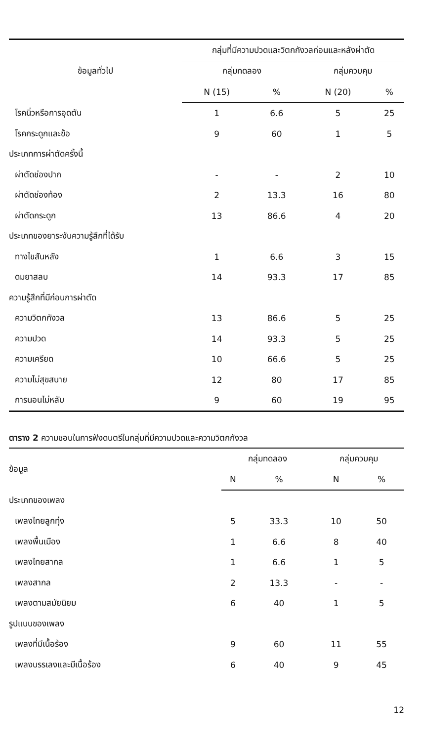| ข้อมูลทั่วไป | กลุ่มที่มีความปวดและวิตกกังวลก่อนและหลังผ่าตัด | | | |
| --- | --- | --- | --- | --- |
| | กลุ่มทดลอง | | กลุ่มควบคุม | |
| | N (15) | % | N (20) | % |
| โรคนิ่วหรือการอุดตัน | 1 | 6.6 | 5 | 25 |
| โรคกระดูกและข้อ | 9 | 60 | 1 | 5 |
| ประเภทการผ่าตัดครั้งนี้ | | | | |
| ผ่าตัดช่องปาก | - | - | 2 | 10 |
| ผ่าตัดช่องท้อง | 2 | 13.3 | 16 | 80 |
| ผ่าตัดกระดูก | 13 | 86.6 | 4 | 20 |
| ประเภทของยาระงับความรู้สึกที่ได้รับ | | | | |
| ทางไขสันหลัง | 1 | 6.6 | 3 | 15 |
| ดมยาสลบ | 14 | 93.3 | 17 | 85 |
| ความรู้สึกที่มีก่อนการผ่าตัด | | | | |
| ความวิตกกังวล | 13 | 86.6 | 5 | 25 |
| ความปวด | 14 | 93.3 | 5 | 25 |
| ความเครียด | 10 | 66.6 | 5 | 25 |
| ความไม่สุขสบาย | 12 | 80 | 17 | 85 |
| การนอนไม่หลับ | 9 | 60 | 19 | 95 |
ตาราง 2 ความชอบในการฟังดนตรีในกลุ่มที่มีความปวดและความวิตกกังวล
| ข้อมูล | กลุ่มทดลอง | | กลุ่มควบคุม | |
| --- | --- | --- | --- | --- |
| | N | % | N | % |
| ประเภทของเพลง | | | | |
| เพลงไทยลูกทุ่ง | 5 | 33.3 | 10 | 50 |
| เพลงพื้นเมือง | 1 | 6.6 | 8 | 40 |
| เพลงไทยสากล | 1 | 6.6 | 1 | 5 |
| เพลงสากล | 2 | 13.3 | - | - |
| เพลงตามสมัยนิยม | 6 | 40 | 1 | 5 |
| รูปแบบของเพลง | | | | |
| เพลงที่มีเนื้อร้อง | 9 | 60 | 11 | 55 |
| เพลงบรรเลงและมีเนื้อร้อง | 6 | 40 | 9 | 45 |
12